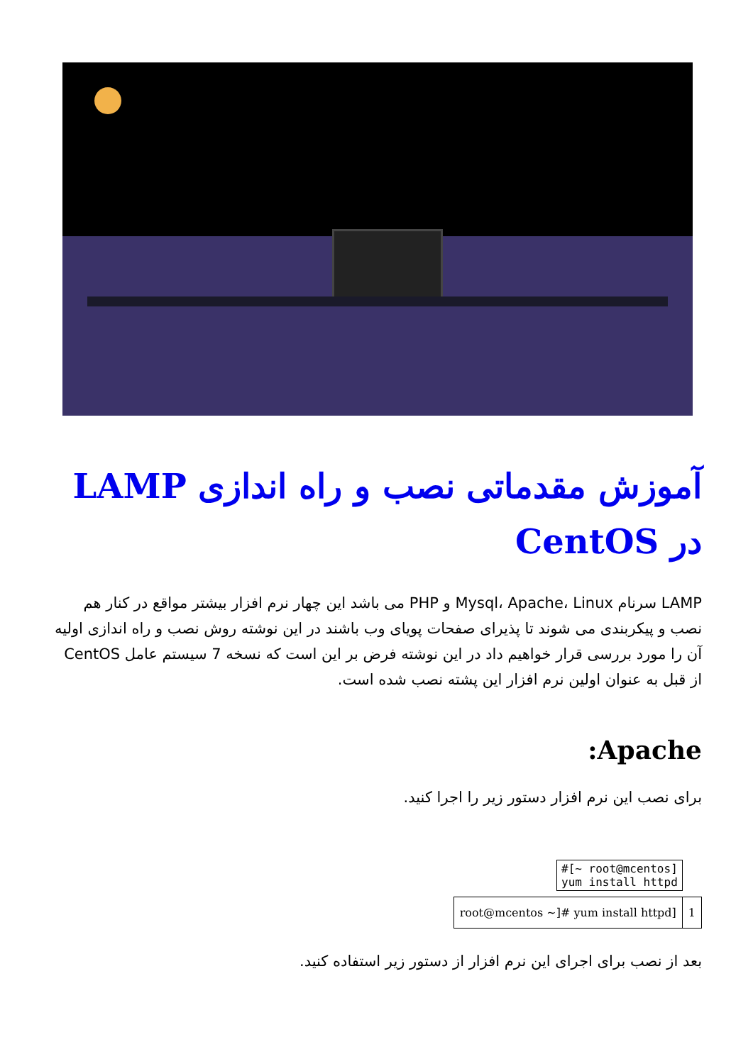آموزش مقدماتی نصب و راه اندازی LAMP در CentOS
LAMP سرنام Mysql، Apache، Linux و PHP می باشد این چهار نرم افزار بیشتر مواقع در کنار هم نصب و پیکربندی می شوند تا پذیرای صفحات پویای وب باشند در این نوشته روش نصب و راه اندازی اولیه آن را مورد بررسی قرار خواهیم داد در این نوشته فرض بر این است که نسخه 7 سیستم عامل CentOS از قبل به عنوان اولین نرم افزار این پشته نصب شده است.
Apache:
برای نصب این نرم افزار دستور زیر را اجرا کنید.
#[~ root@mcentos]
yum install httpd
| root@mcentos ~]# yum install httpd] | 1 |
بعد از نصب برای اجرای این نرم افزار از دستور زیر استفاده کنید.